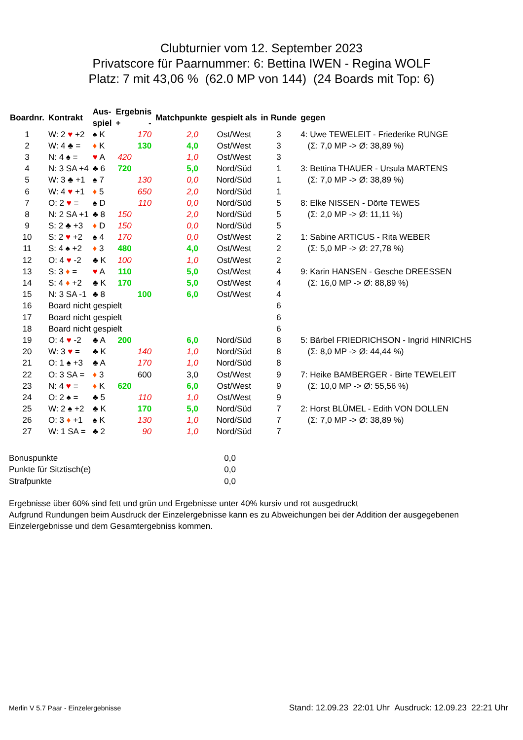Clubturnier vom 12. September 2023
Privatscore für Paarnummer: 6: Bettina IWEN - Regina WOLF
Platz: 7 mit 43,06 % (62.0 MP von 144) (24 Boards mit Top: 6)
| Boardnr. | Kontrakt | Aus- spiel | Ergebnis + - | | Matchpunkte | gespielt als | in Runde | gegen |
| --- | --- | --- | --- | --- | --- | --- | --- | --- |
| 1 | W: 2 ♥ +2 | ♠ K | | 170 | 2,0 | Ost/West | 3 | 4: Uwe TEWELEIT - Friederike RUNGE |
| 2 | W: 4 ♣ = | ♦ K | | 130 | 4,0 | Ost/West | 3 | (Σ: 7,0 MP -> Ø: 38,89 %) |
| 3 | N: 4 ♠ = | ♥ A | 420 | | 1,0 | Ost/West | 3 | |
| 4 | N: 3 SA +4 | ♣ 6 | 720 | | 5,0 | Nord/Süd | 1 | 3: Bettina THAUER - Ursula MARTENS |
| 5 | W: 3 ♣ +1 | ♠ 7 | | 130 | 0,0 | Nord/Süd | 1 | (Σ: 7,0 MP -> Ø: 38,89 %) |
| 6 | W: 4 ♥ +1 | ♦ 5 | | 650 | 2,0 | Nord/Süd | 1 | |
| 7 | O: 2 ♥ = | ♠ D | | 110 | 0,0 | Nord/Süd | 5 | 8: Elke NISSEN - Dörte TEWES |
| 8 | N: 2 SA +1 | ♣ 8 | 150 | | 2,0 | Nord/Süd | 5 | (Σ: 2,0 MP -> Ø: 11,11 %) |
| 9 | S: 2 ♣ +3 | ♦ D | 150 | | 0,0 | Nord/Süd | 5 | |
| 10 | S: 2 ♥ +2 | ♠ 4 | 170 | | 0,0 | Ost/West | 2 | 1: Sabine ARTICUS - Rita WEBER |
| 11 | S: 4 ♠ +2 | ♦ 3 | 480 | | 4,0 | Ost/West | 2 | (Σ: 5,0 MP -> Ø: 27,78 %) |
| 12 | O: 4 ♥ -2 | ♣ K | 100 | | 1,0 | Ost/West | 2 | |
| 13 | S: 3 ♦ = | ♥ A | 110 | | 5,0 | Ost/West | 4 | 9: Karin HANSEN - Gesche DREESSEN |
| 14 | S: 4 ♦ +2 | ♣ K | 170 | | 5,0 | Ost/West | 4 | (Σ: 16,0 MP -> Ø: 88,89 %) |
| 15 | N: 3 SA -1 | ♣ 8 | | 100 | 6,0 | Ost/West | 4 | |
| 16 | Board nicht gespielt | | | | | | 6 | |
| 17 | Board nicht gespielt | | | | | | 6 | |
| 18 | Board nicht gespielt | | | | | | 6 | |
| 19 | O: 4 ♥ -2 | ♣ A | 200 | | 6,0 | Nord/Süd | 8 | 5: Bärbel FRIEDRICHSON - Ingrid HINRICHS |
| 20 | W: 3 ♥ = | ♣ K | | 140 | 1,0 | Nord/Süd | 8 | (Σ: 8,0 MP -> Ø: 44,44 %) |
| 21 | O: 1 ♠ +3 | ♣ A | | 170 | 1,0 | Nord/Süd | 8 | |
| 22 | O: 3 SA = | ♦ 3 | | 600 | 3,0 | Ost/West | 9 | 7: Heike BAMBERGER - Birte TEWELEIT |
| 23 | N: 4 ♥ = | ♦ K | 620 | | 6,0 | Ost/West | 9 | (Σ: 10,0 MP -> Ø: 55,56 %) |
| 24 | O: 2 ♠ = | ♣ 5 | | 110 | 1,0 | Ost/West | 9 | |
| 25 | W: 2 ♠ +2 | ♣ K | | 170 | 5,0 | Nord/Süd | 7 | 2: Horst BLÜMEL - Edith VON DOLLEN |
| 26 | O: 3 ♦ +1 | ♠ K | | 130 | 1,0 | Nord/Süd | 7 | (Σ: 7,0 MP -> Ø: 38,89 %) |
| 27 | W: 1 SA = | ♣ 2 | | 90 | 1,0 | Nord/Süd | 7 | |
Bonuspunkte 0,0
Punkte für Sitztisch(e) 0,0
Strafpunkte 0,0
Ergebnisse über 60% sind fett und grün und Ergebnisse unter 40% kursiv und rot ausgedruckt
Aufgrund Rundungen beim Ausdruck der Einzelergebnisse kann es zu Abweichungen bei der Addition der ausgegebenen Einzelergebnisse und dem Gesamtergebniss kommen.
Merlin V 5.7 Paar - Einzelergebnisse Stand: 12.09.23 22:01 Uhr Ausdruck: 12.09.23 22:21 Uhr